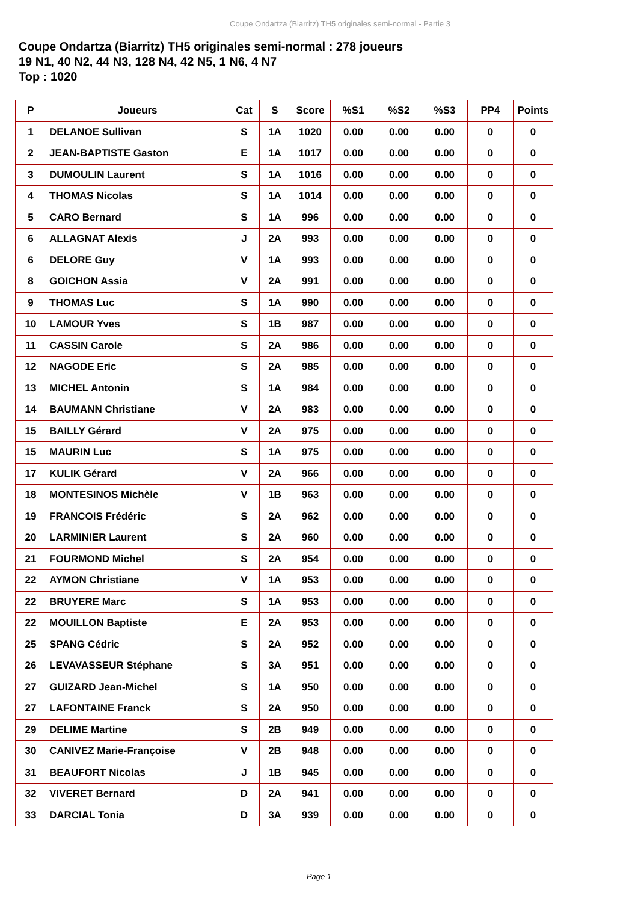Coupe Ondartza (Biarritz) TH5 originales semi-normal - Partie 3
Coupe Ondartza (Biarritz) TH5 originales semi-normal : 278 joueurs
19 N1, 40 N2, 44 N3, 128 N4, 42 N5, 1 N6, 4 N7
Top : 1020
| P | Joueurs | Cat | S | Score | %S1 | %S2 | %S3 | PP4 | Points |
| --- | --- | --- | --- | --- | --- | --- | --- | --- | --- |
| 1 | DELANOE Sullivan | S | 1A | 1020 | 0.00 | 0.00 | 0.00 | 0 | 0 |
| 2 | JEAN-BAPTISTE Gaston | E | 1A | 1017 | 0.00 | 0.00 | 0.00 | 0 | 0 |
| 3 | DUMOULIN Laurent | S | 1A | 1016 | 0.00 | 0.00 | 0.00 | 0 | 0 |
| 4 | THOMAS Nicolas | S | 1A | 1014 | 0.00 | 0.00 | 0.00 | 0 | 0 |
| 5 | CARO Bernard | S | 1A | 996 | 0.00 | 0.00 | 0.00 | 0 | 0 |
| 6 | ALLAGNAT Alexis | J | 2A | 993 | 0.00 | 0.00 | 0.00 | 0 | 0 |
| 6 | DELORE Guy | V | 1A | 993 | 0.00 | 0.00 | 0.00 | 0 | 0 |
| 8 | GOICHON Assia | V | 2A | 991 | 0.00 | 0.00 | 0.00 | 0 | 0 |
| 9 | THOMAS Luc | S | 1A | 990 | 0.00 | 0.00 | 0.00 | 0 | 0 |
| 10 | LAMOUR Yves | S | 1B | 987 | 0.00 | 0.00 | 0.00 | 0 | 0 |
| 11 | CASSIN Carole | S | 2A | 986 | 0.00 | 0.00 | 0.00 | 0 | 0 |
| 12 | NAGODE Eric | S | 2A | 985 | 0.00 | 0.00 | 0.00 | 0 | 0 |
| 13 | MICHEL Antonin | S | 1A | 984 | 0.00 | 0.00 | 0.00 | 0 | 0 |
| 14 | BAUMANN Christiane | V | 2A | 983 | 0.00 | 0.00 | 0.00 | 0 | 0 |
| 15 | BAILLY Gérard | V | 2A | 975 | 0.00 | 0.00 | 0.00 | 0 | 0 |
| 15 | MAURIN Luc | S | 1A | 975 | 0.00 | 0.00 | 0.00 | 0 | 0 |
| 17 | KULIK Gérard | V | 2A | 966 | 0.00 | 0.00 | 0.00 | 0 | 0 |
| 18 | MONTESINOS Michèle | V | 1B | 963 | 0.00 | 0.00 | 0.00 | 0 | 0 |
| 19 | FRANCOIS Frédéric | S | 2A | 962 | 0.00 | 0.00 | 0.00 | 0 | 0 |
| 20 | LARMINIER Laurent | S | 2A | 960 | 0.00 | 0.00 | 0.00 | 0 | 0 |
| 21 | FOURMOND Michel | S | 2A | 954 | 0.00 | 0.00 | 0.00 | 0 | 0 |
| 22 | AYMON Christiane | V | 1A | 953 | 0.00 | 0.00 | 0.00 | 0 | 0 |
| 22 | BRUYERE Marc | S | 1A | 953 | 0.00 | 0.00 | 0.00 | 0 | 0 |
| 22 | MOUILLON Baptiste | E | 2A | 953 | 0.00 | 0.00 | 0.00 | 0 | 0 |
| 25 | SPANG Cédric | S | 2A | 952 | 0.00 | 0.00 | 0.00 | 0 | 0 |
| 26 | LEVAVASSEUR Stéphane | S | 3A | 951 | 0.00 | 0.00 | 0.00 | 0 | 0 |
| 27 | GUIZARD Jean-Michel | S | 1A | 950 | 0.00 | 0.00 | 0.00 | 0 | 0 |
| 27 | LAFONTAINE Franck | S | 2A | 950 | 0.00 | 0.00 | 0.00 | 0 | 0 |
| 29 | DELIME Martine | S | 2B | 949 | 0.00 | 0.00 | 0.00 | 0 | 0 |
| 30 | CANIVEZ Marie-Françoise | V | 2B | 948 | 0.00 | 0.00 | 0.00 | 0 | 0 |
| 31 | BEAUFORT Nicolas | J | 1B | 945 | 0.00 | 0.00 | 0.00 | 0 | 0 |
| 32 | VIVERET Bernard | D | 2A | 941 | 0.00 | 0.00 | 0.00 | 0 | 0 |
| 33 | DARCIAL Tonia | D | 3A | 939 | 0.00 | 0.00 | 0.00 | 0 | 0 |
Page 1